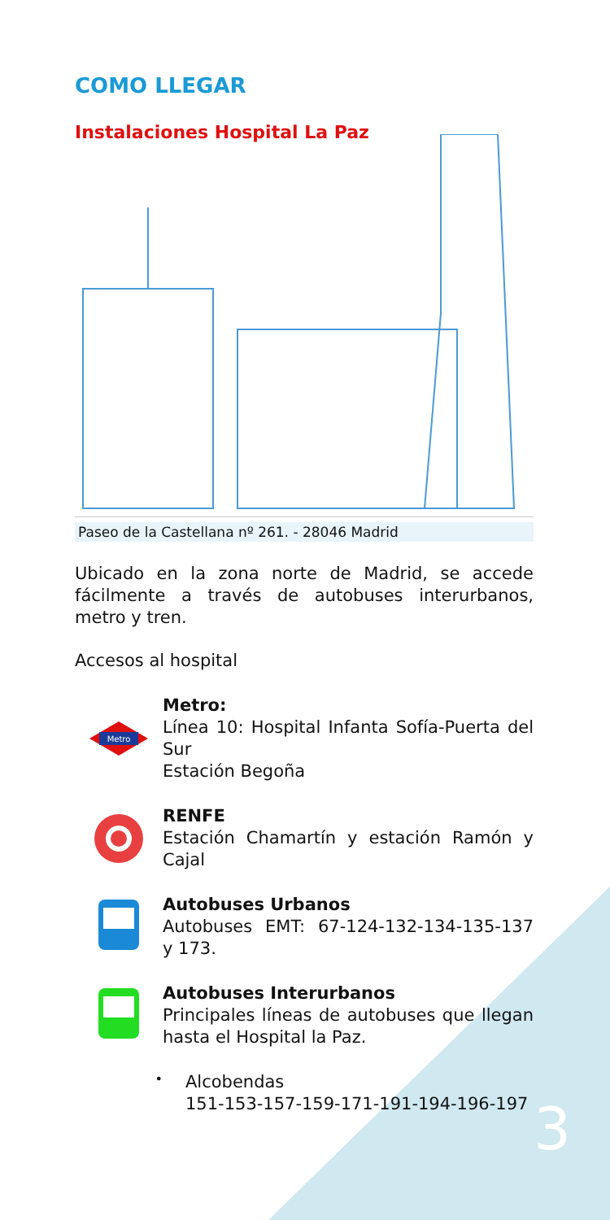COMO LLEGAR
Instalaciones Hospital La Paz
Paseo de la Castellana nº 261. - 28046 Madrid
Ubicado en la zona norte de Madrid, se accede fácilmente a través de autobuses interurbanos, metro y tren.
Accesos al hospital
Metro
Metro:
Línea 10: Hospital Infanta Sofía-Puerta del Sur
Estación Begoña
RENFE
Estación Chamartín y estación Ramón y Cajal
Autobuses Urbanos
Autobuses EMT: 67-124-132-134-135-137 y 173.
Autobuses Interurbanos
Principales líneas de autobuses que llegan hasta el Hospital la Paz.
•
Alcobendas
151-153-157-159-171-191-194-196-197
3